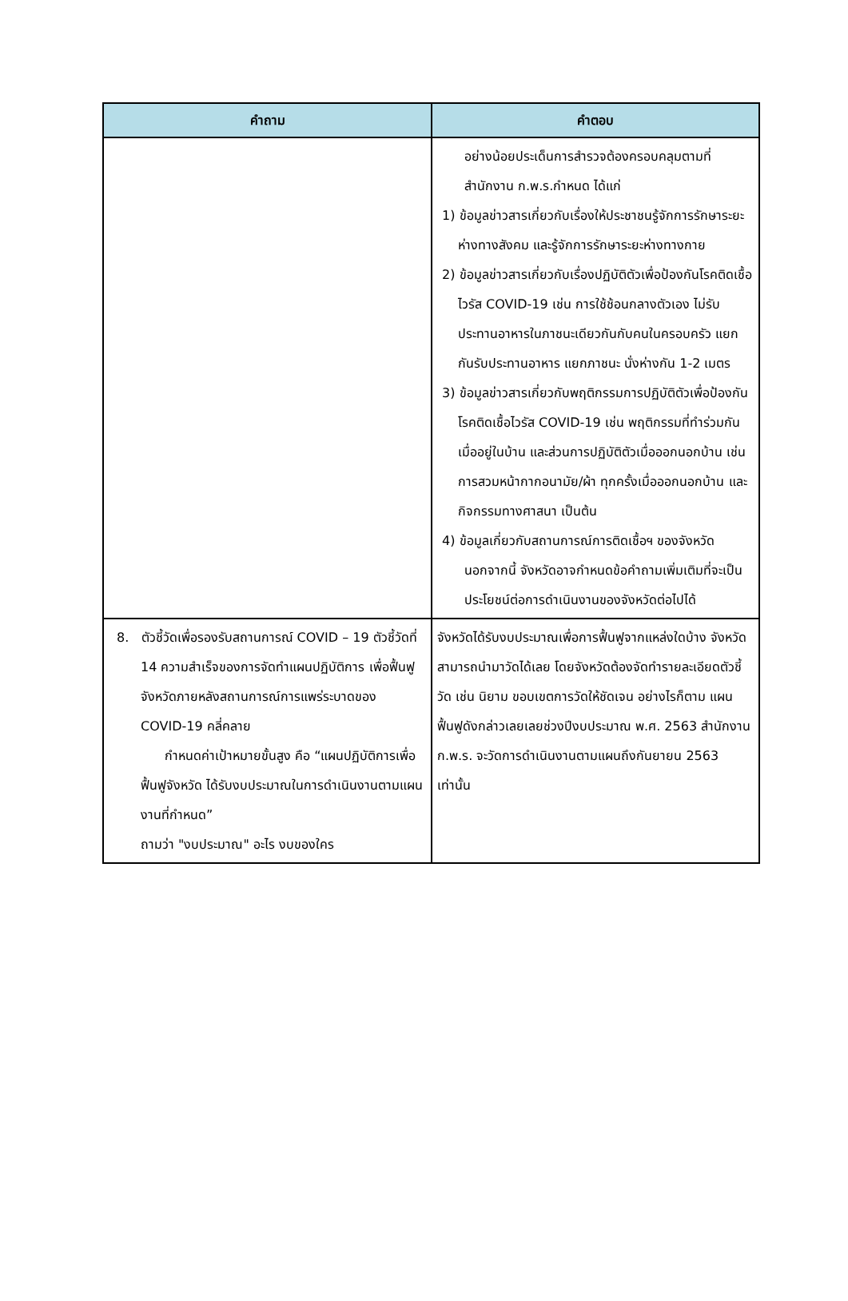| คำถาม | คำตอบ |
| --- | --- |
| | อย่างน้อยประเด็นการสำรวจต้องครอบคลุมตามที่สำนักงาน ก.พ.ร.กำหนด ได้แก่ 1) ข้อมูลข่าวสารเกี่ยวกับเรื่องให้ประชาชนรู้จักการรักษาระยะห่างทางสังคม และรู้จักการรักษาระยะห่างทางกาย 2) ข้อมูลข่าวสารเกี่ยวกับเรื่องปฏิบัติตัวเพื่อป้องกันโรคติดเชื้อไวรัส COVID-19 เช่น การใช้ช้อนกลางตัวเอง ไม่รับประทานอาหารในภาชนะเดียวกันกับคนในครอบครัว แยกกันรับประทานอาหาร แยกภาชนะ นั่งห่างกัน 1-2 เมตร 3) ข้อมูลข่าวสารเกี่ยวกับพฤติกรรมการปฏิบัติตัวเพื่อป้องกันโรคติดเชื้อไวรัส COVID-19 เช่น พฤติกรรมที่ทำร่วมกันเมื่ออยู่ในบ้าน และส่วนการปฏิบัติตัวเมื่อออกนอกบ้าน เช่น การสวมหน้ากากอนามัย/ผ้า ทุกครั้งเมื่อออกนอกบ้าน และกิจกรรมทางศาสนา เป็นต้น 4) ข้อมูลเกี่ยวกับสถานการณ์การติดเชื้อฯ ของจังหวัด นอกจากนี้ จังหวัดอาจกำหนดข้อคำถามเพิ่มเติมที่จะเป็นประโยชน์ต่อการดำเนินงานของจังหวัดต่อไปได้ |
| 8. ตัวชี้วัดเพื่อรองรับสถานการณ์ COVID – 19 ตัวชี้วัดที่ 14 ความสำเร็จของการจัดทำแผนปฏิบัติการ เพื่อฟื้นฟูจังหวัดภายหลังสถานการณ์การแพร่ระบาดของ COVID-19 คลี่คลาย กำหนดค่าเป้าหมายขั้นสูง คือ “แผนปฏิบัติการเพื่อฟื้นฟูจังหวัด ได้รับงบประมาณในการดำเนินงานตามแผนงานที่กำหนด” ถามว่า "งบประมาณ" อะไร งบของใคร | จังหวัดได้รับงบประมาณเพื่อการฟื้นฟูจากแหล่งใดบ้าง จังหวัดสามารถนำมาวัดได้เลย โดยจังหวัดต้องจัดทำรายละเอียดตัวชี้วัด เช่น นิยาม ขอบเขตการวัดให้ชัดเจน อย่างไรก็ตาม แผนฟื้นฟูดังกล่าวเลยเลยช่วงปีงบประมาณ พ.ศ. 2563 สำนักงาน ก.พ.ร. จะวัดการดำเนินงานตามแผนถึงกันยายน 2563 เท่านั้น |